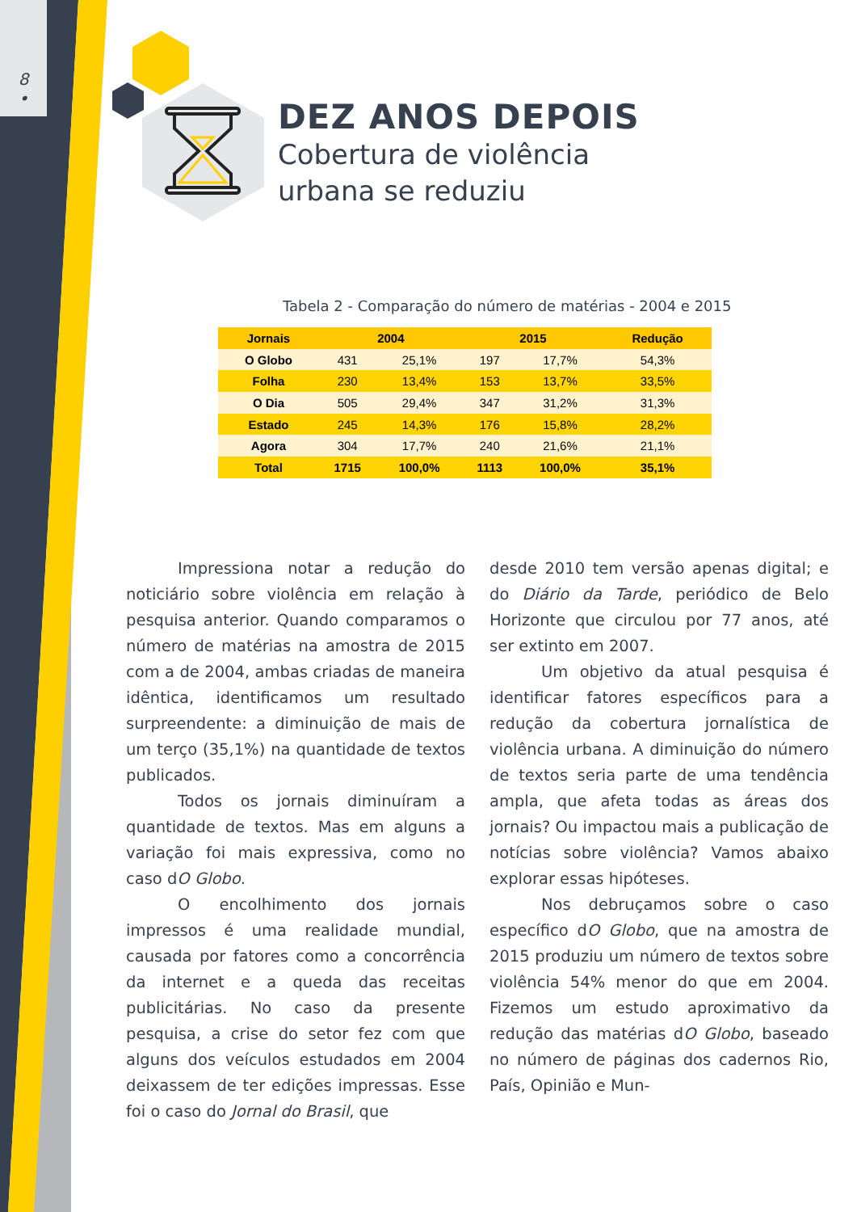8
•
DEZ ANOS DEPOIS
Cobertura de violência
urbana se reduziu
Tabela 2 - Comparação do número de matérias - 2004 e 2015
| Jornais | 2004 | | 2015 | | Redução |
| --- | --- | --- | --- | --- | --- |
| O Globo | 431 | 25,1% | 197 | 17,7% | 54,3% |
| Folha | 230 | 13,4% | 153 | 13,7% | 33,5% |
| O Dia | 505 | 29,4% | 347 | 31,2% | 31,3% |
| Estado | 245 | 14,3% | 176 | 15,8% | 28,2% |
| Agora | 304 | 17,7% | 240 | 21,6% | 21,1% |
| Total | 1715 | 100,0% | 1113 | 100,0% | 35,1% |
Impressiona notar a redução do noticiário sobre violência em relação à pesquisa anterior. Quando comparamos o número de matérias na amostra de 2015 com a de 2004, ambas criadas de maneira idêntica, identificamos um resultado surpreendente: a diminuição de mais de um terço (35,1%) na quantidade de textos publicados.
Todos os jornais diminuíram a quantidade de textos. Mas em alguns a variação foi mais expressiva, como no caso dO Globo.
O encolhimento dos jornais impressos é uma realidade mundial, causada por fatores como a concorrência da internet e a queda das receitas publicitárias. No caso da presente pesquisa, a crise do setor fez com que alguns dos veículos estudados em 2004 deixassem de ter edições impressas. Esse foi o caso do Jornal do Brasil, que
desde 2010 tem versão apenas digital; e do Diário da Tarde, periódico de Belo Horizonte que circulou por 77 anos, até ser extinto em 2007.
Um objetivo da atual pesquisa é identificar fatores específicos para a redução da cobertura jornalística de violência urbana. A diminuição do número de textos seria parte de uma tendência ampla, que afeta todas as áreas dos jornais? Ou impactou mais a publicação de notícias sobre violência? Vamos abaixo explorar essas hipóteses.
Nos debruçamos sobre o caso específico dO Globo, que na amostra de 2015 produziu um número de textos sobre violência 54% menor do que em 2004. Fizemos um estudo aproximativo da redução das matérias dO Globo, baseado no número de páginas dos cadernos Rio, País, Opinião e Mun-